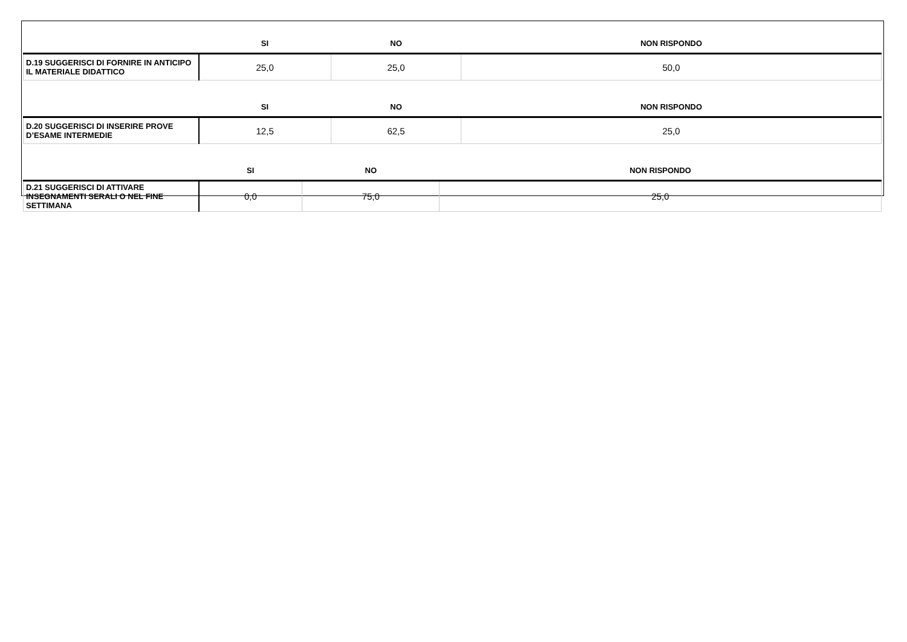| | SI | NO | NON RISPONDO |
| --- | --- | --- | --- |
| D.19 SUGGERISCI DI FORNIRE IN ANTICIPO IL MATERIALE DIDATTICO | 25,0 | 25,0 | 50,0 |
| | SI | NO | NON RISPONDO |
| --- | --- | --- | --- |
| D.20 SUGGERISCI DI INSERIRE PROVE D’ESAME INTERMEDIE | 12,5 | 62,5 | 25,0 |
| | SI | NO | NON RISPONDO |
| --- | --- | --- | --- |
| D.21 SUGGERISCI DI ATTIVARE INSEGNAMENTI SERALI O NEL FINE SETTIMANA | 0,0 | 75,0 | 25,0 |